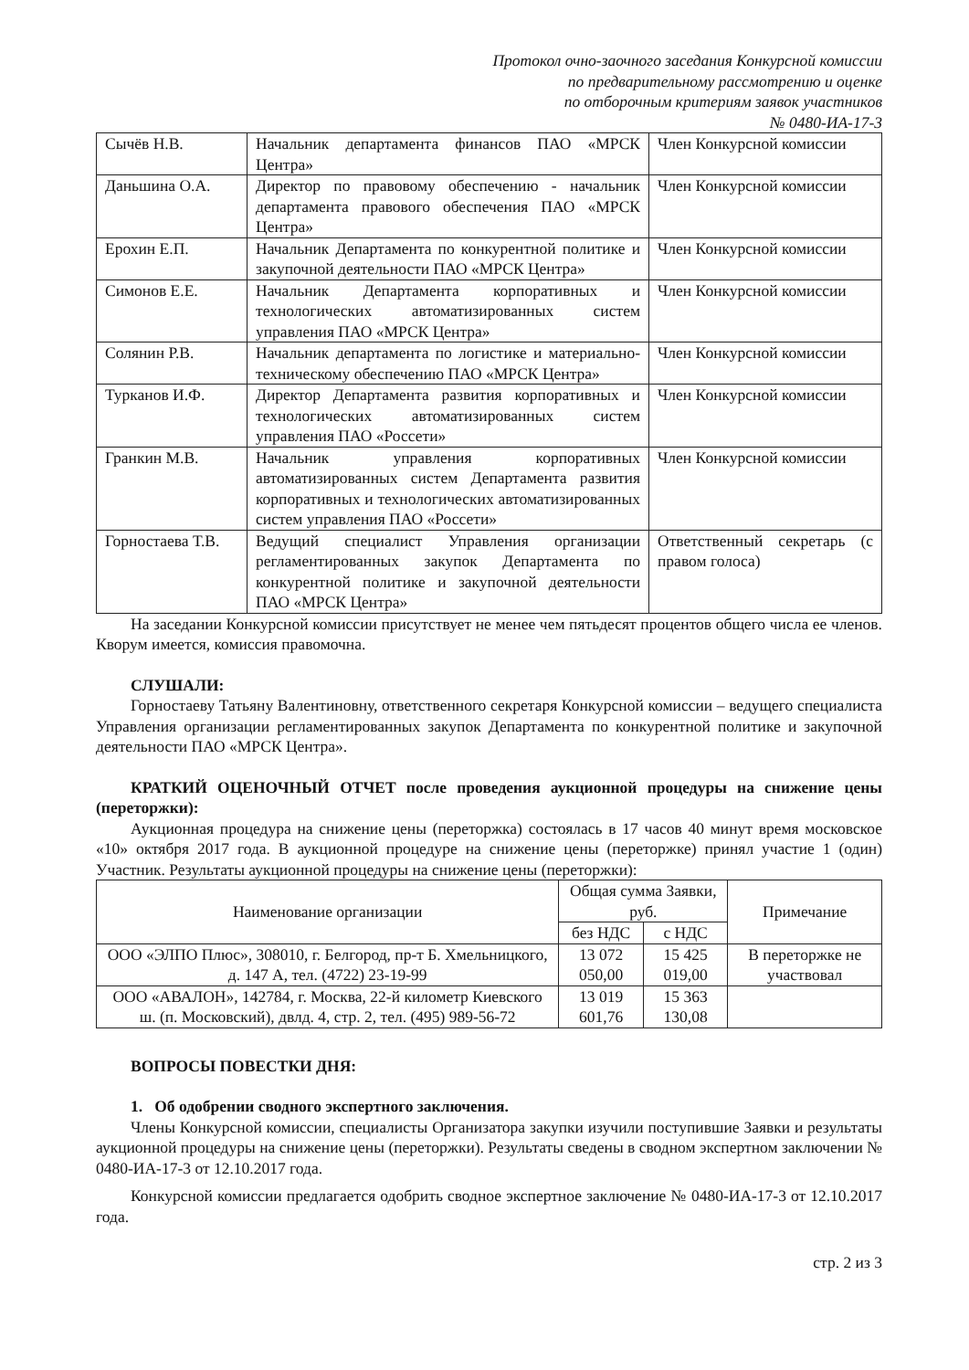Протокол очно-заочного заседания Конкурсной комиссии
по предварительному рассмотрению и оценке
по отборочным критериям заявок участников
№ 0480-ИА-17-3
| Сычёв Н.В. | Начальник департамента финансов ПАО «МРСК Центра» | Член Конкурсной комиссии |
| Даньшина О.А. | Директор по правовому обеспечению - начальник департамента правового обеспечения ПАО «МРСК Центра» | Член Конкурсной комиссии |
| Ерохин Е.П. | Начальник Департамента по конкурентной политике и закупочной деятельности ПАО «МРСК Центра» | Член Конкурсной комиссии |
| Симонов Е.Е. | Начальник Департамента корпоративных и технологических автоматизированных систем управления ПАО «МРСК Центра» | Член Конкурсной комиссии |
| Солянин Р.В. | Начальник департамента по логистике и материально-техническому обеспечению ПАО «МРСК Центра» | Член Конкурсной комиссии |
| Турканов И.Ф. | Директор Департамента развития корпоративных и технологических автоматизированных систем управления ПАО «Россети» | Член Конкурсной комиссии |
| Гранкин М.В. | Начальник управления корпоративных автоматизированных систем Департамента развития корпоративных и технологических автоматизированных систем управления ПАО «Россети» | Член Конкурсной комиссии |
| Горностаева Т.В. | Ведущий специалист Управления организации регламентированных закупок Департамента по конкурентной политике и закупочной деятельности ПАО «МРСК Центра» | Ответственный секретарь (с правом голоса) |
На заседании Конкурсной комиссии присутствует не менее чем пятьдесят процентов общего числа ее членов. Кворум имеется, комиссия правомочна.
СЛУШАЛИ:
Горностаеву Татьяну Валентиновну, ответственного секретаря Конкурсной комиссии – ведущего специалиста Управления организации регламентированных закупок Департамента по конкурентной политике и закупочной деятельности ПАО «МРСК Центра».
КРАТКИЙ ОЦЕНОЧНЫЙ ОТЧЕТ после проведения аукционной процедуры на снижение цены (переторжки):
Аукционная процедура на снижение цены (переторжка) состоялась в 17 часов 40 минут время московское «10» октября 2017 года. В аукционной процедуре на снижение цены (переторжке) принял участие 1 (один) Участник. Результаты аукционной процедуры на снижение цены (переторжки):
| Наименование организации | Общая сумма Заявки, руб. | | Примечание |
| --- | --- | --- | --- |
| | без НДС | с НДС | |
| ООО «ЭЛПО Плюс», 308010, г. Белгород, пр-т Б. Хмельницкого, д. 147 А, тел. (4722) 23-19-99 | 13 072 050,00 | 15 425 019,00 | В переторжке не участвовал |
| ООО «АВАЛОН», 142784, г. Москва, 22-й километр Киевского ш. (п. Московский), двлд. 4, стр. 2, тел. (495) 989-56-72 | 13 019 601,76 | 15 363 130,08 | |
ВОПРОСЫ ПОВЕСТКИ ДНЯ:
1. Об одобрении сводного экспертного заключения.
Члены Конкурсной комиссии, специалисты Организатора закупки изучили поступившие Заявки и результаты аукционной процедуры на снижение цены (переторжки). Результаты сведены в сводном экспертном заключении № 0480-ИА-17-3 от 12.10.2017 года.
Конкурсной комиссии предлагается одобрить сводное экспертное заключение № 0480-ИА-17-3 от 12.10.2017 года.
стр. 2 из 3